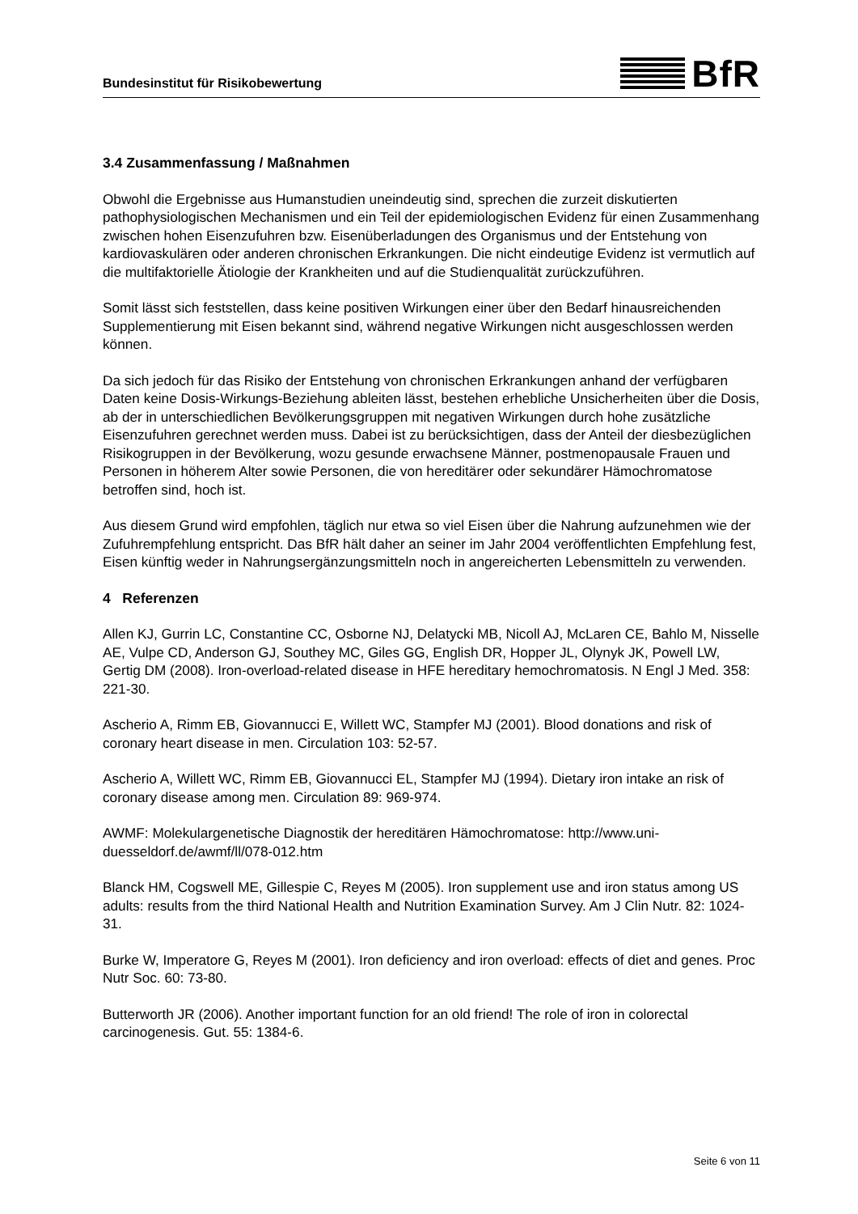Bundesinstitut für Risikobewertung BfR
3.4 Zusammenfassung / Maßnahmen
Obwohl die Ergebnisse aus Humanstudien uneindeutig sind, sprechen die zurzeit diskutierten pathophysiologischen Mechanismen und ein Teil der epidemiologischen Evidenz für einen Zusammenhang zwischen hohen Eisenzufuhren bzw. Eisenüberladungen des Organismus und der Entstehung von kardiovaskulären oder anderen chronischen Erkrankungen. Die nicht eindeutige Evidenz ist vermutlich auf die multifaktorielle Ätiologie der Krankheiten und auf die Studienqualität zurückzuführen.
Somit lässt sich feststellen, dass keine positiven Wirkungen einer über den Bedarf hinausreichenden Supplementierung mit Eisen bekannt sind, während negative Wirkungen nicht ausgeschlossen werden können.
Da sich jedoch für das Risiko der Entstehung von chronischen Erkrankungen anhand der verfügbaren Daten keine Dosis-Wirkungs-Beziehung ableiten lässt, bestehen erhebliche Unsicherheiten über die Dosis, ab der in unterschiedlichen Bevölkerungsgruppen mit negativen Wirkungen durch hohe zusätzliche Eisenzufuhren gerechnet werden muss. Dabei ist zu berücksichtigen, dass der Anteil der diesbezüglichen Risikogruppen in der Bevölkerung, wozu gesunde erwachsene Männer, postmenopausale Frauen und Personen in höherem Alter sowie Personen, die von hereditärer oder sekundärer Hämochromatose betroffen sind, hoch ist.
Aus diesem Grund wird empfohlen, täglich nur etwa so viel Eisen über die Nahrung aufzunehmen wie der Zufuhrempfehlung entspricht. Das BfR hält daher an seiner im Jahr 2004 veröffentlichten Empfehlung fest, Eisen künftig weder in Nahrungsergänzungsmitteln noch in angereicherten Lebensmitteln zu verwenden.
4 Referenzen
Allen KJ, Gurrin LC, Constantine CC, Osborne NJ, Delatycki MB, Nicoll AJ, McLaren CE, Bahlo M, Nisselle AE, Vulpe CD, Anderson GJ, Southey MC, Giles GG, English DR, Hopper JL, Olynyk JK, Powell LW, Gertig DM (2008). Iron-overload-related disease in HFE hereditary hemochromatosis. N Engl J Med. 358: 221-30.
Ascherio A, Rimm EB, Giovannucci E, Willett WC, Stampfer MJ (2001). Blood donations and risk of coronary heart disease in men. Circulation 103: 52-57.
Ascherio A, Willett WC, Rimm EB, Giovannucci EL, Stampfer MJ (1994). Dietary iron intake an risk of coronary disease among men. Circulation 89: 969-974.
AWMF: Molekulargenetische Diagnostik der hereditären Hämochromatose: http://www.uni-duesseldorf.de/awmf/ll/078-012.htm
Blanck HM, Cogswell ME, Gillespie C, Reyes M (2005). Iron supplement use and iron status among US adults: results from the third National Health and Nutrition Examination Survey. Am J Clin Nutr. 82: 1024-31.
Burke W, Imperatore G, Reyes M (2001). Iron deficiency and iron overload: effects of diet and genes. Proc Nutr Soc. 60: 73-80.
Butterworth JR (2006). Another important function for an old friend! The role of iron in colorectal carcinogenesis. Gut. 55: 1384-6.
Seite 6 von 11